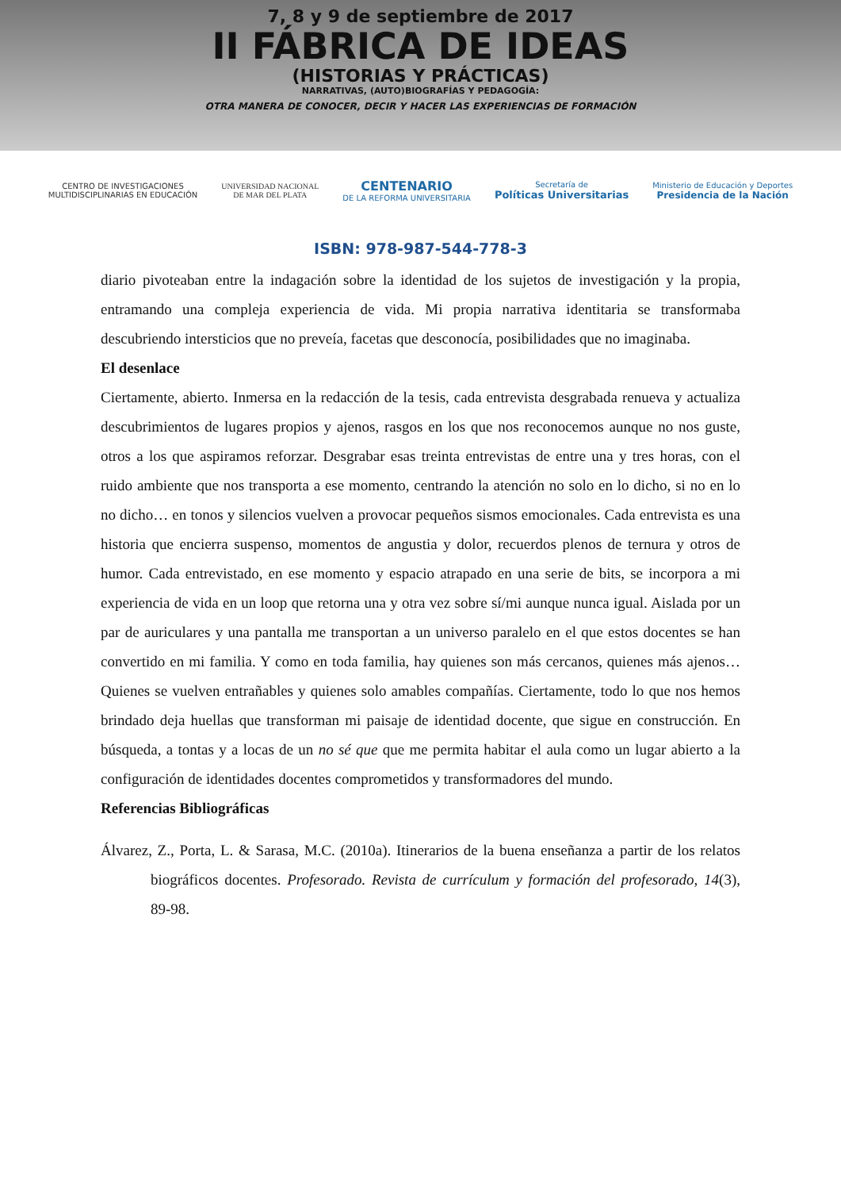7, 8 y 9 de septiembre de 2017
II FÁBRICA DE IDEAS
(HISTORIAS Y PRÁCTICAS)
NARRATIVAS, (AUTO)BIOGRAFÍAS Y PEDAGOGÍA:
OTRA MANERA DE CONOCER, DECIR Y HACER LAS EXPERIENCIAS DE FORMACIÓN
CENTRO DE INVESTIGACIONES
MULTIDISCIPLINARIAS EN EDUCACIÓN
UNIVERSIDAD NACIONAL
DE MAR DEL PLATA
CENTENARIO
DE LA REFORMA UNIVERSITARIA
Secretaría de
Políticas Universitarias
Ministerio de Educación y Deportes
Presidencia de la Nación
ISBN: 978-987-544-778-3
diario pivoteaban entre la indagación sobre la identidad de los sujetos de investigación y la propia, entramando una compleja experiencia de vida. Mi propia narrativa identitaria se transformaba descubriendo intersticios que no preveía, facetas que desconocía, posibilidades que no imaginaba.
El desenlace
Ciertamente, abierto. Inmersa en la redacción de la tesis, cada entrevista desgrabada renueva y actualiza descubrimientos de lugares propios y ajenos, rasgos en los que nos reconocemos aunque no nos guste, otros a los que aspiramos reforzar. Desgrabar esas treinta entrevistas de entre una y tres horas, con el ruido ambiente que nos transporta a ese momento, centrando la atención no solo en lo dicho, si no en lo no dicho… en tonos y silencios vuelven a provocar pequeños sismos emocionales. Cada entrevista es una historia que encierra suspenso, momentos de angustia y dolor, recuerdos plenos de ternura y otros de humor. Cada entrevistado, en ese momento y espacio atrapado en una serie de bits, se incorpora a mi experiencia de vida en un loop que retorna una y otra vez sobre sí/mi aunque nunca igual. Aislada por un par de auriculares y una pantalla me transportan a un universo paralelo en el que estos docentes se han convertido en mi familia. Y como en toda familia, hay quienes son más cercanos, quienes más ajenos… Quienes se vuelven entrañables y quienes solo amables compañías. Ciertamente, todo lo que nos hemos brindado deja huellas que transforman mi paisaje de identidad docente, que sigue en construcción. En búsqueda, a tontas y a locas de un no sé que que me permita habitar el aula como un lugar abierto a la configuración de identidades docentes comprometidos y transformadores del mundo.
Referencias Bibliográficas
Álvarez, Z., Porta, L. & Sarasa, M.C. (2010a). Itinerarios de la buena enseñanza a partir de los relatos biográficos docentes. Profesorado. Revista de currículum y formación del profesorado, 14(3), 89-98.